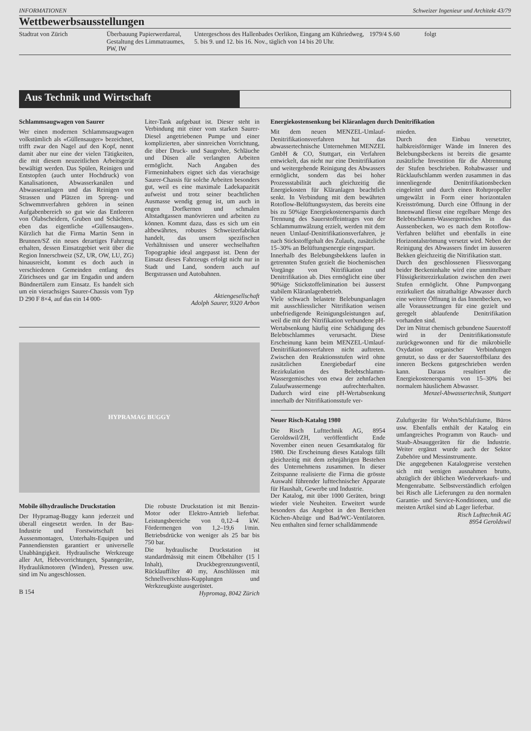INFORMATIONEN Schweizer Ingenieur und Architekt 43/79
Wettbewerbsausstellungen
| Stadtrat von Zürich | Überbauung Papierwerdareal, Gestaltung des Limmatraumes, PW, IW | Untergeschoss des Hallenbades Oerlikon, Eingang am Kühriedweg, 5. bis 9. und 12. bis 16. Nov., täglich von 14 bis 20 Uhr. | 1979/4 S.60 | folgt |
Aus Technik und Wirtschaft
Schlammsaugwagen von Saurer
Wer einen modernen Schlammsaugwagen volkstümlich als «Güllensauger» bezeichnet, trifft zwar den Nagel auf den Kopf, nennt damit aber nur eine der vielen Tätigkeiten, die mit diesem neuzeitlichen Arbeitsgerät bewältigt werden. Das Spülen, Reinigen und Entstopfen (auch unter Hochdruck) von Kanalisationen, Abwasserkanälen und Abwasseranlagen und das Reinigen von Strassen und Plätzen im Spreng- und Schwemmverfahren gehören in seinen Aufgabenbereich so gut wie das Entleeren von Ölabscheidern, Gruben und Schächten, eben das eigentliche «Güllensaugen». Kürzlich hat die Firma Martin Senn in Brunnen/SZ ein neues derartiges Fahrzeug erhalten, dessen Einsatzgebiet weit über die Region Innerschweiz (SZ, UR, OW, LU, ZG) hinausreicht, kommt es doch auch in verschiedenen Gemeinden entlang des Zürichsees und gar im Engadin und andern Bündnertälern zum Einsatz. Es handelt sich um ein vierachsiges Saurer-Chassis vom Typ D 290 F 8×4, auf das ein 14 000-
Liter-Tank aufgebaut ist. Dieser steht in Verbindung mit einer vom starken Saurer-Diesel angetriebenen Pumpe und einer komplizierten, aber sinnreichen Vorrichtung, die über Druck- und Saugrohre, Schläuche und Düsen alle verlangten Arbeiten ermöglicht. Nach Angaben des Firmeninhabers eignet sich das vierachsige Saurer-Chassis für solche Arbeiten besonders gut, weil es eine maximale Ladekapazität aufweist und trotz seiner beachtlichen Ausmasse wendig genug ist, um auch in engen Dorfkernen und schmalen Altstadtgassen manövrieren und arbeiten zu können. Kommt dazu, dass es sich um ein altbewährtes, robustes Schweizerfabrikat handelt, das unsern spezifischen Verhältnissen und unserer wechselhaften Topographie ideal angepasst ist. Denn der Einsatz dieses Fahrzeugs erfolgt nicht nur in Stadt und Land, sondern auch auf Bergstrassen und Autobahnen.
Aktiengesellschaft
Adolph Saurer, 9320 Arbon
HYPRAMAG BUGGY
Mobile ölhydraulische Druckstation
Der Hypramag-Buggy kann jederzeit und überall eingesetzt werden. In der Bau-Industrie und Forstwirtschaft bei Aussenmontagen, Unterhalts-Equipen und Pannendiensten garantiert er universelle Unabhängigkeit. Hydraulische Werkzeuge aller Art, Hebevorrichtungen, Spanngeräte, Hydraulikmotoren (Winden), Pressen usw. sind im Nu angeschlossen.
B 154
Die robuste Druckstation ist mit Benzin-Motor oder Elektro-Antrieb lieferbar. Leistungsbereiche von 0,12–4 kW. Fördermengen von 1,2–19,6 l/min. Betriebsdrücke von weniger als 25 bar bis 750 bar.
Die hydraulische Druckstation ist standardmässig mit einem Ölbehälter (15 l Inhalt), Druckbegrenzungsventil, Rücklauffilter 40 my, Anschlüssen mit Schnellverschluss-Kupplungen und Werkzeugkiste ausgerüstet.
Hypromag, 8042 Zürich
Energiekostensenkung bei Kläranlagen durch Denitrifikation
Mit dem neuen MENZEL-Umlauf-Denitrifikationsverfahren hat das abwassertechnische Unternehmen MENZEL GmbH & CO, Stuttgart, ein Verfahren entwickelt, das nicht nur eine Denitrifikation und weitergehende Reinigung des Abwassers ermöglicht, sondern das bei hoher Prozessstabilität auch gleichzeitig die Energiekosten für Kläranlagen beachtlich senkt. In Verbindung mit dem bewährten Rotoflow-Belüftungssystem, das bereits eine bis zu 50%ige Energiekostenersparnis durch Trennung des Sauerstoffeintrages von der Schlammumwälzung erzielt, werden mit dem neuen Umlauf-Denitrifikationsverfahren, je nach Stickstoffgehalt des Zulaufs, zusätzliche 15–30% an Belüftungsenergie eingespart.
Innerhalb des Belebungsbekkens laufen in getrennten Stufen gezielt die biochemischen Vorgänge von Nitrifikation und Denitrifikation ab. Dies ermöglicht eine über 90%ige Stickstoffelimination bei äusserst stabilem Kläranlagenbetrieb.
Viele schwach belastete Belebungsanlagen mit ausschliesslicher Nitrifikation weisen unbefriedigende Reinigungsleistungen auf, weil die mit der Nitrifikation verbundene pH-Wertabsenkung häufig eine Schädigung des Belebtschlammes verursacht. Diese Erscheinung kann beim MENZEL-Umlauf-Denitrifikationsverfahren nicht auftreten. Zwischen den Reaktionsstufen wird ohne zusätzlichen Energiebedarf eine Rezirkulation des Belebtschlamm-Wassergemisches von etwa der zehnfachen Zulaufwassermenge aufrechterhalten. Dadurch wird eine pH-Wertabsenkung innerhalb der Nitrifikationsstufe ver-
mieden.
Durch den Einbau versetzter, halbkreisförmiger Wände im Inneren des Belebungsbeckens ist bereits die gesamte zusätzliche Investition für die Abtrennung der Stufen beschrieben. Rohabwasser und Rücklaufschlamm werden zusammen in das innenliegende Denitrifikationsbecken eingeleitet und durch einen Rohrpropeller umgewälzt in Form einer horizontalen Kreisströmung. Durch eine Öffnung in der Innenwand fliesst eine regelbare Menge des Belebtschlamm-Wassergemisches in das Aussenbecken, wo es nach dem Rotoflow-Verfahren belüftet und ebenfalls in eine Horizontalströmung versetzt wird. Neben der Reinigung des Abwassers findet im äusseren Bekken gleichzeitig die Nitrifikation statt.
Durch den geschlossenen Fliessvorgang beider Beckeninhalte wird eine unmittelbare Flüssigkeitsrezirkulation zwischen den zwei Stufen ermöglicht. Ohne Pumpvorgang rezirkuliert das nitrathaltige Abwasser durch eine weitere Öffnung in das Innenbecken, wo alle Voraussetzungen für eine gezielt und geregelt ablaufende Denitrifikation vorhanden sind.
Der im Nitrat chemisch gebundene Sauerstoff wird in der Denitrifikationsstufe zurückgewonnen und für die mikrobielle Oxydation organischer Verbindungen genutzt, so dass er der Sauerstoffbilanz des inneren Beckens gutgeschrieben werden kann. Daraus resultiert die Energiekostenersparnis von 15–30% bei normalem häuslichem Abwasser.
Menzel-Abwassertechnik, Stuttgart
Neuer Risch-Katalog 1980
Die Risch Lufttechnik AG, 8954 Geroldswil/ZH, veröffentlicht Ende November einen neuen Gesamtkatalog für 1980. Die Erscheinung dieses Katalogs fällt gleichzeitig mit dem zehnjährigen Bestehen des Unternehmens zusammen. In dieser Zeitspanne realisierte die Firma die grösste Auswahl führender lufttechnischer Apparate für Haushalt, Gewerbe und Industrie.
Der Katalog, mit über 1000 Geräten, bringt wieder viele Neuheiten. Erweitert wurde besonders das Angebot in den Bereichen Küchen-Abzüge und Bad/WC-Ventilatoren. Neu enthalten sind ferner schalldämmende
Zuluftgeräte für Wohn/Schlafräume, Büros usw. Ebenfalls enthält der Katalog ein umfangreiches Programm von Rauch- und Staub-Absauggeräten für die Industrie. Weiter ergänzt wurde auch der Sektor Zubehöre und Messinstrumente.
Die angegebenen Katalogpreise verstehen sich mit wenigen ausnahmen brutto, abzüglich der üblichen Wiederverkaufs- und Mengenrabatte. Selbstverständlich erfolgen bei Risch alle Lieferungen zu den normalen Garantie- und Service-Konditionen, und die meisten Artikel sind ab Lager lieferbar.
Risch Lufttechnik AG
8954 Geroldswil